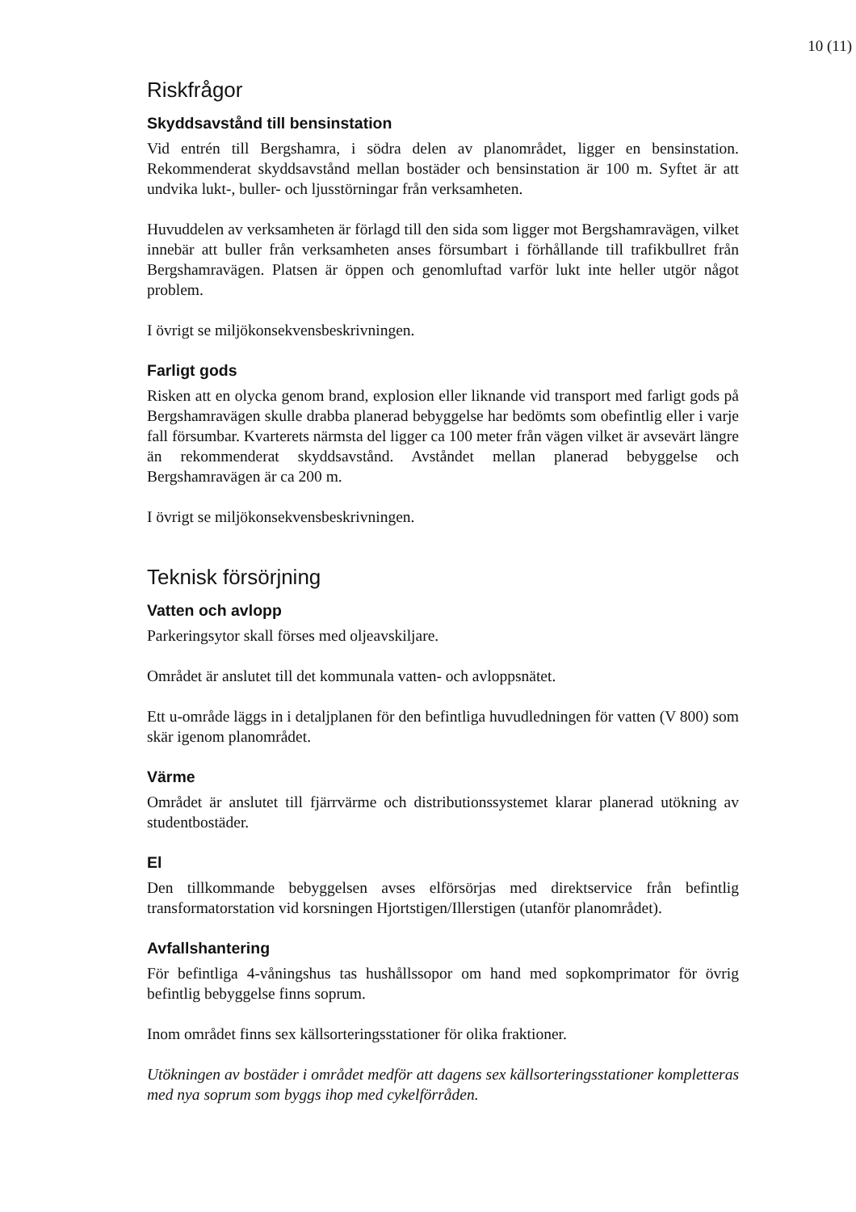10 (11)
Riskfrågor
Skyddsavstånd till bensinstation
Vid entrén till Bergshamra, i södra delen av planområdet, ligger en bensinstation. Rekommenderat skyddsavstånd mellan bostäder och bensinstation är 100 m. Syftet är att undvika lukt-, buller- och ljusstörningar från verksamheten.
Huvuddelen av verksamheten är förlagd till den sida som ligger mot Bergshamravägen, vilket innebär att buller från verksamheten anses försumbart i förhållande till trafikbullret från Bergshamravägen. Platsen är öppen och genomluftad varför lukt inte heller utgör något problem.
I övrigt se miljökonsekvensbeskrivningen.
Farligt gods
Risken att en olycka genom brand, explosion eller liknande vid transport med farligt gods på Bergshamravägen skulle drabba planerad bebyggelse har bedömts som obefintlig eller i varje fall försumbar. Kvarterets närmsta del ligger ca 100 meter från vägen vilket är avsevärt längre än rekommenderat skyddsavstånd. Avståndet mellan planerad bebyggelse och Bergshamravägen är ca 200 m.
I övrigt se miljökonsekvensbeskrivningen.
Teknisk försörjning
Vatten och avlopp
Parkeringsytor skall förses med oljeavskiljare.
Området är anslutet till det kommunala vatten- och avloppsnätet.
Ett u-område läggs in i detaljplanen för den befintliga huvudledningen för vatten (V 800) som skär igenom planområdet.
Värme
Området är anslutet till fjärrvärme och distributionssystemet klarar planerad utökning av studentbostäder.
El
Den tillkommande bebyggelsen avses elförsörjas med direktservice från befintlig transformatorstation vid korsningen Hjortstigen/Illerstigen (utanför planområdet).
Avfallshantering
För befintliga 4-våningshus tas hushållssopor om hand med sopkomprimator för övrig befintlig bebyggelse finns soprum.
Inom området finns sex källsorteringsstationer för olika fraktioner.
Utökningen av bostäder i området medför att dagens sex källsorteringsstationer kompletteras med nya soprum som byggs ihop med cykelförråden.